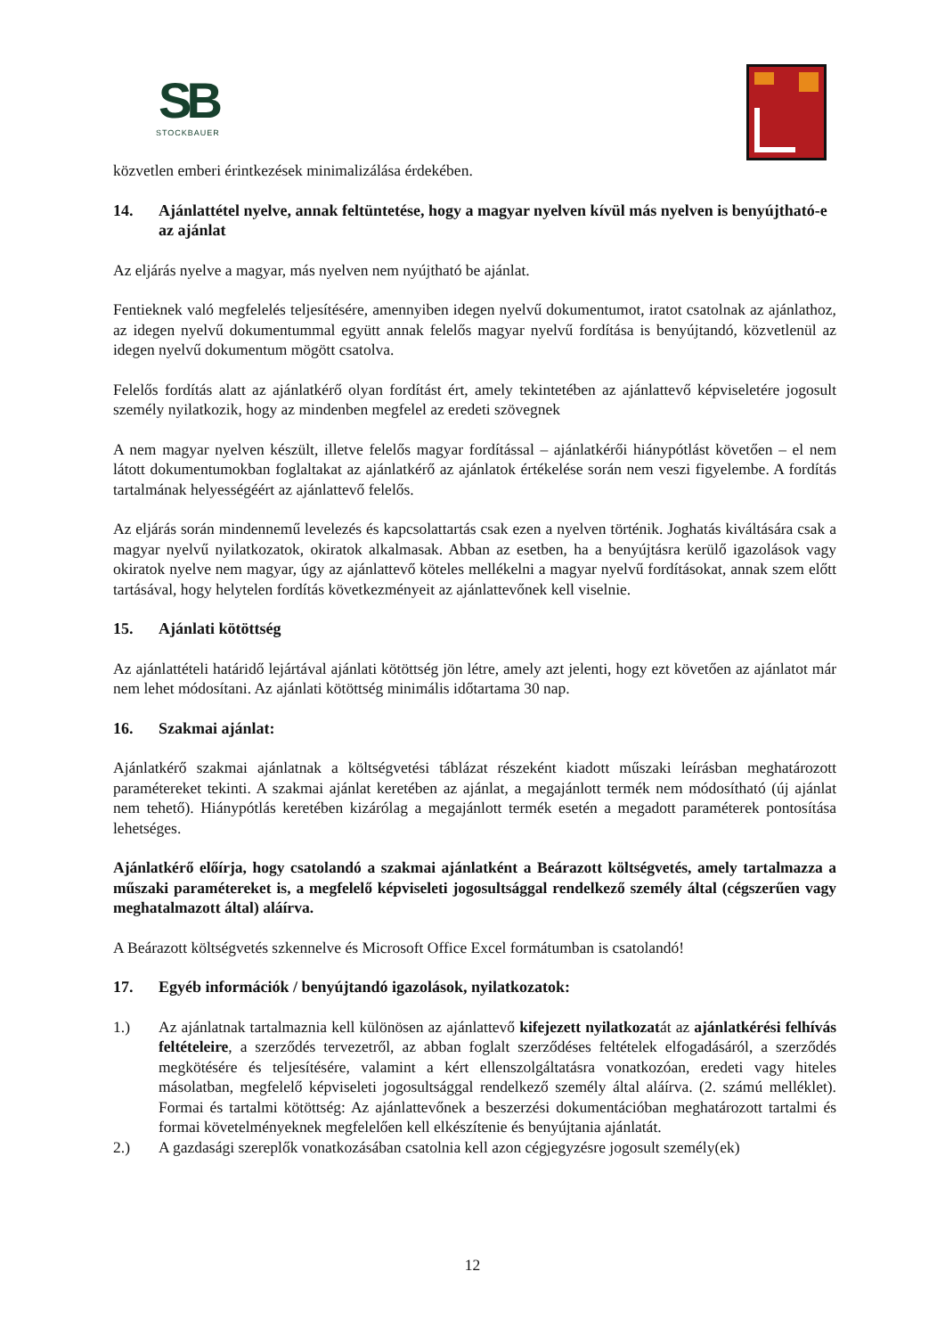SB
STOCKBAUER
közvetlen emberi érintkezések minimalizálása érdekében.
14. Ajánlattétel nyelve, annak feltüntetése, hogy a magyar nyelven kívül más nyelven is benyújtható-e az ajánlat
Az eljárás nyelve a magyar, más nyelven nem nyújtható be ajánlat.
Fentieknek való megfelelés teljesítésére, amennyiben idegen nyelvű dokumentumot, iratot csatolnak az ajánlathoz, az idegen nyelvű dokumentummal együtt annak felelős magyar nyelvű fordítása is benyújtandó, közvetlenül az idegen nyelvű dokumentum mögött csatolva.
Felelős fordítás alatt az ajánlatkérő olyan fordítást ért, amely tekintetében az ajánlattevő képviseletére jogosult személy nyilatkozik, hogy az mindenben megfelel az eredeti szövegnek
A nem magyar nyelven készült, illetve felelős magyar fordítással – ajánlatkérői hiánypótlást követően – el nem látott dokumentumokban foglaltakat az ajánlatkérő az ajánlatok értékelése során nem veszi figyelembe. A fordítás tartalmának helyességéért az ajánlattevő felelős.
Az eljárás során mindennemű levelezés és kapcsolattartás csak ezen a nyelven történik. Joghatás kiváltására csak a magyar nyelvű nyilatkozatok, okiratok alkalmasak. Abban az esetben, ha a benyújtásra kerülő igazolások vagy okiratok nyelve nem magyar, úgy az ajánlattevő köteles mellékelni a magyar nyelvű fordításokat, annak szem előtt tartásával, hogy helytelen fordítás következményeit az ajánlattevőnek kell viselnie.
15. Ajánlati kötöttség
Az ajánlattételi határidő lejártával ajánlati kötöttség jön létre, amely azt jelenti, hogy ezt követően az ajánlatot már nem lehet módosítani. Az ajánlati kötöttség minimális időtartama 30 nap.
16. Szakmai ajánlat:
Ajánlatkérő szakmai ajánlatnak a költségvetési táblázat részeként kiadott műszaki leírásban meghatározott paramétereket tekinti. A szakmai ajánlat keretében az ajánlat, a megajánlott termék nem módosítható (új ajánlat nem tehető). Hiánypótlás keretében kizárólag a megajánlott termék esetén a megadott paraméterek pontosítása lehetséges.
Ajánlatkérő előírja, hogy csatolandó a szakmai ajánlatként a Beárazott költségvetés, amely tartalmazza a műszaki paramétereket is, a megfelelő képviseleti jogosultsággal rendelkező személy által (cégszerűen vagy meghatalmazott által) aláírva.
A Beárazott költségvetés szkennelve és Microsoft Office Excel formátumban is csatolandó!
17. Egyéb információk / benyújtandó igazolások, nyilatkozatok:
1.) Az ajánlatnak tartalmaznia kell különösen az ajánlattevő kifejezett nyilatkozatát az ajánlatkérési felhívás feltételeire, a szerződés tervezetről, az abban foglalt szerződéses feltételek elfogadásáról, a szerződés megkötésére és teljesítésére, valamint a kért ellenszolgáltatásra vonatkozóan, eredeti vagy hiteles másolatban, megfelelő képviseleti jogosultsággal rendelkező személy által aláírva. (2. számú melléklet). Formai és tartalmi kötöttség: Az ajánlattevőnek a beszerzési dokumentációban meghatározott tartalmi és formai követelményeknek megfelelően kell elkészítenie és benyújtania ajánlatát.
2.) A gazdasági szereplők vonatkozásában csatolnia kell azon cégjegyzésre jogosult személy(ek)
12